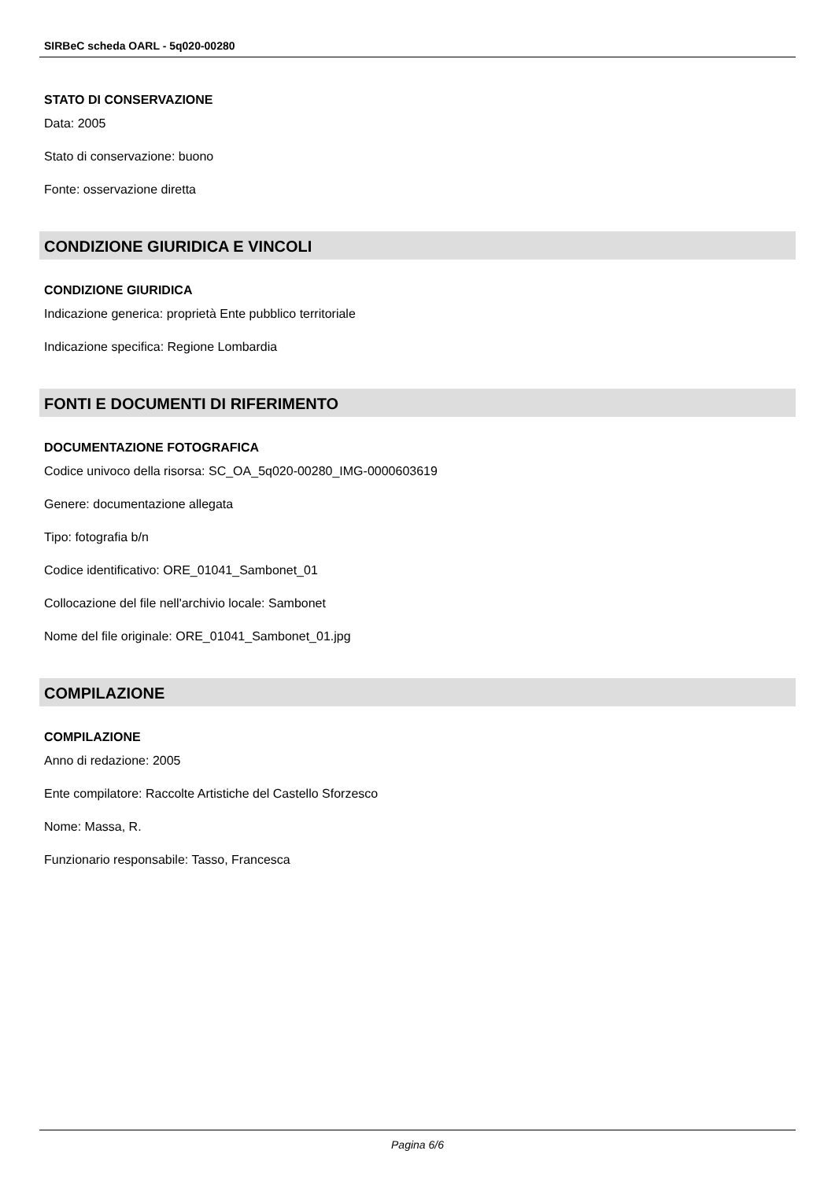SIRBeC scheda OARL - 5q020-00280
STATO DI CONSERVAZIONE
Data: 2005
Stato di conservazione: buono
Fonte: osservazione diretta
CONDIZIONE GIURIDICA E VINCOLI
CONDIZIONE GIURIDICA
Indicazione generica: proprietà Ente pubblico territoriale
Indicazione specifica: Regione Lombardia
FONTI E DOCUMENTI DI RIFERIMENTO
DOCUMENTAZIONE FOTOGRAFICA
Codice univoco della risorsa: SC_OA_5q020-00280_IMG-0000603619
Genere: documentazione allegata
Tipo: fotografia b/n
Codice identificativo: ORE_01041_Sambonet_01
Collocazione del file nell'archivio locale: Sambonet
Nome del file originale: ORE_01041_Sambonet_01.jpg
COMPILAZIONE
COMPILAZIONE
Anno di redazione: 2005
Ente compilatore: Raccolte Artistiche del Castello Sforzesco
Nome: Massa, R.
Funzionario responsabile: Tasso, Francesca
Pagina 6/6